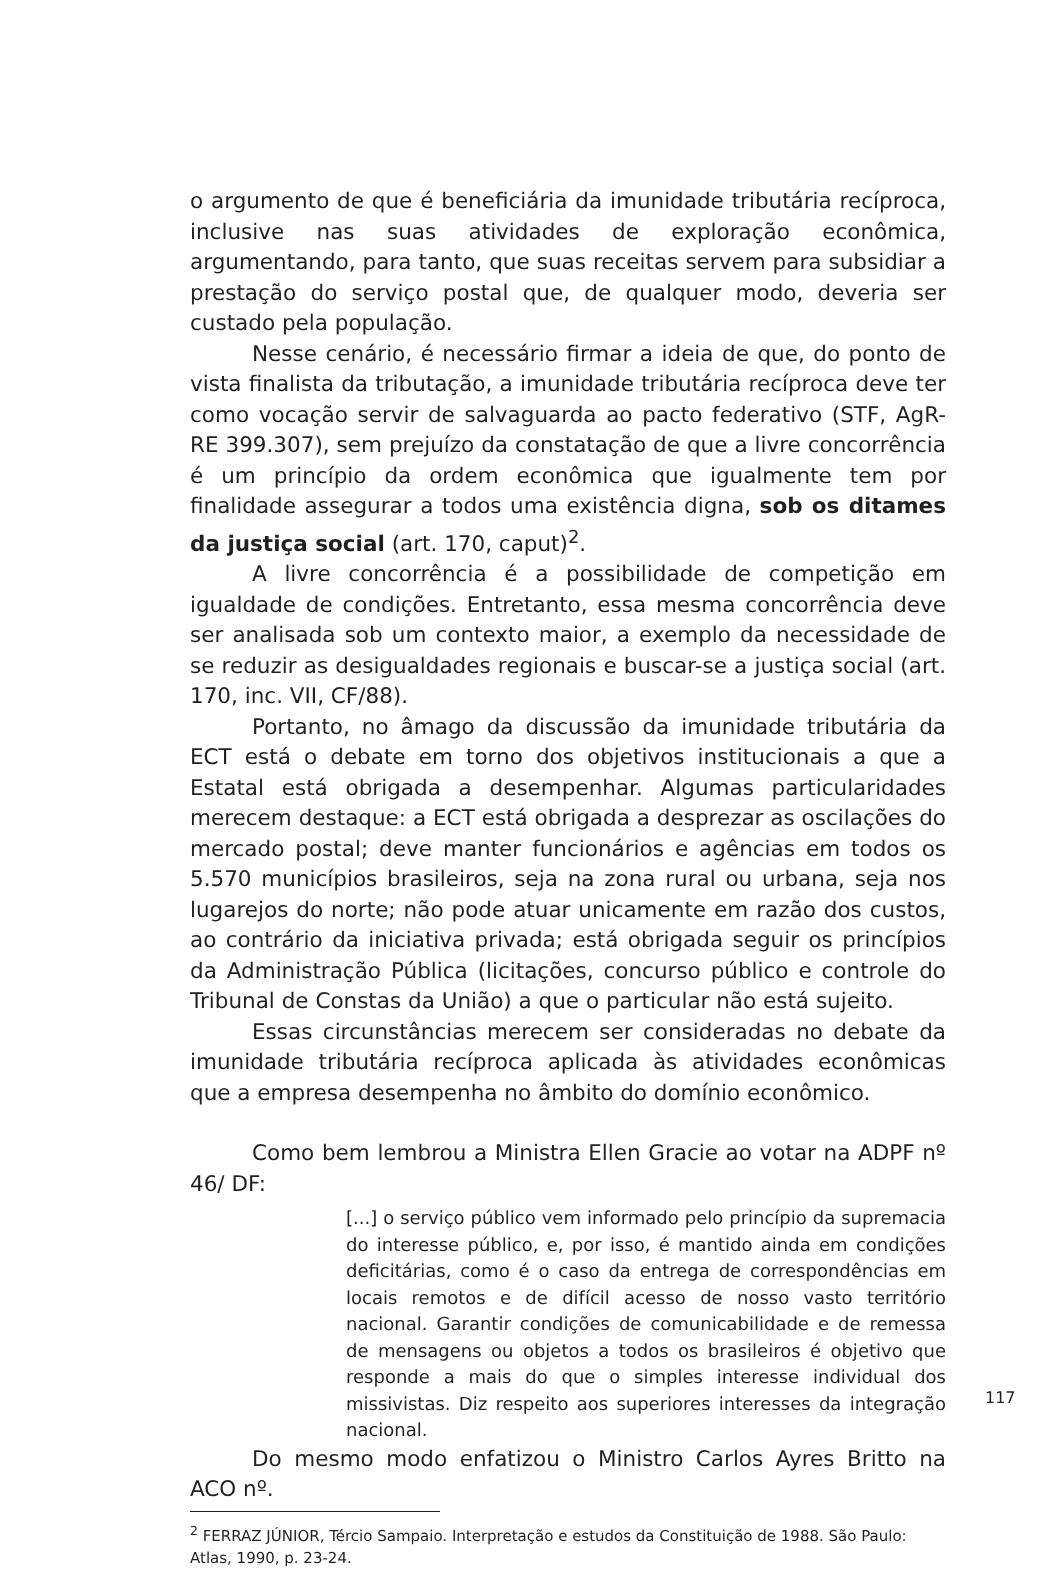o argumento de que é beneficiária da imunidade tributária recíproca, inclusive nas suas atividades de exploração econômica, argumentando, para tanto, que suas receitas servem para subsidiar a prestação do serviço postal que, de qualquer modo, deveria ser custado pela população.
Nesse cenário, é necessário firmar a ideia de que, do ponto de vista finalista da tributação, a imunidade tributária recíproca deve ter como vocação servir de salvaguarda ao pacto federativo (STF, AgR-RE 399.307), sem prejuízo da constatação de que a livre concorrência é um princípio da ordem econômica que igualmente tem por finalidade assegurar a todos uma existência digna, sob os ditames da justiça social (art. 170, caput)<sup>2</sup>.
A livre concorrência é a possibilidade de competição em igualdade de condições. Entretanto, essa mesma concorrência deve ser analisada sob um contexto maior, a exemplo da necessidade de se reduzir as desigualdades regionais e buscar-se a justiça social (art. 170, inc. VII, CF/88).
Portanto, no âmago da discussão da imunidade tributária da ECT está o debate em torno dos objetivos institucionais a que a Estatal está obrigada a desempenhar. Algumas particularidades merecem destaque: a ECT está obrigada a desprezar as oscilações do mercado postal; deve manter funcionários e agências em todos os 5.570 municípios brasileiros, seja na zona rural ou urbana, seja nos lugarejos do norte; não pode atuar unicamente em razão dos custos, ao contrário da iniciativa privada; está obrigada seguir os princípios da Administração Pública (licitações, concurso público e controle do Tribunal de Constas da União) a que o particular não está sujeito.
Essas circunstâncias merecem ser consideradas no debate da imunidade tributária recíproca aplicada às atividades econômicas que a empresa desempenha no âmbito do domínio econômico.
Como bem lembrou a Ministra Ellen Gracie ao votar na ADPF nº 46/ DF:
[...] o serviço público vem informado pelo princípio da supremacia do interesse público, e, por isso, é mantido ainda em condições deficitárias, como é o caso da entrega de correspondências em locais remotos e de difícil acesso de nosso vasto território nacional. Garantir condições de comunicabilidade e de remessa de mensagens ou objetos a todos os brasileiros é objetivo que responde a mais do que o simples interesse individual dos missivistas. Diz respeito aos superiores interesses da integração nacional.
Do mesmo modo enfatizou o Ministro Carlos Ayres Britto na ACO nº.
<sup>2</sup> FERRAZ JÚNIOR, Tércio Sampaio. Interpretação e estudos da Constituição de 1988. São Paulo: Atlas, 1990, p. 23-24.
117